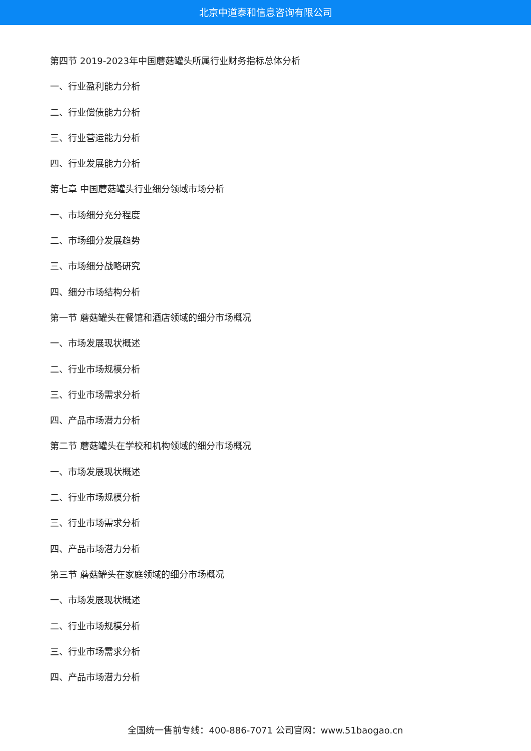北京中道泰和信息咨询有限公司
第四节 2019-2023年中国蘑菇罐头所属行业财务指标总体分析
一、行业盈利能力分析
二、行业偿债能力分析
三、行业营运能力分析
四、行业发展能力分析
第七章 中国蘑菇罐头行业细分领域市场分析
一、市场细分充分程度
二、市场细分发展趋势
三、市场细分战略研究
四、细分市场结构分析
第一节 蘑菇罐头在餐馆和酒店领域的细分市场概况
一、市场发展现状概述
二、行业市场规模分析
三、行业市场需求分析
四、产品市场潜力分析
第二节 蘑菇罐头在学校和机构领域的细分市场概况
一、市场发展现状概述
二、行业市场规模分析
三、行业市场需求分析
四、产品市场潜力分析
第三节 蘑菇罐头在家庭领域的细分市场概况
一、市场发展现状概述
二、行业市场规模分析
三、行业市场需求分析
四、产品市场潜力分析
全国统一售前专线：400-886-7071 公司官网：www.51baogao.cn